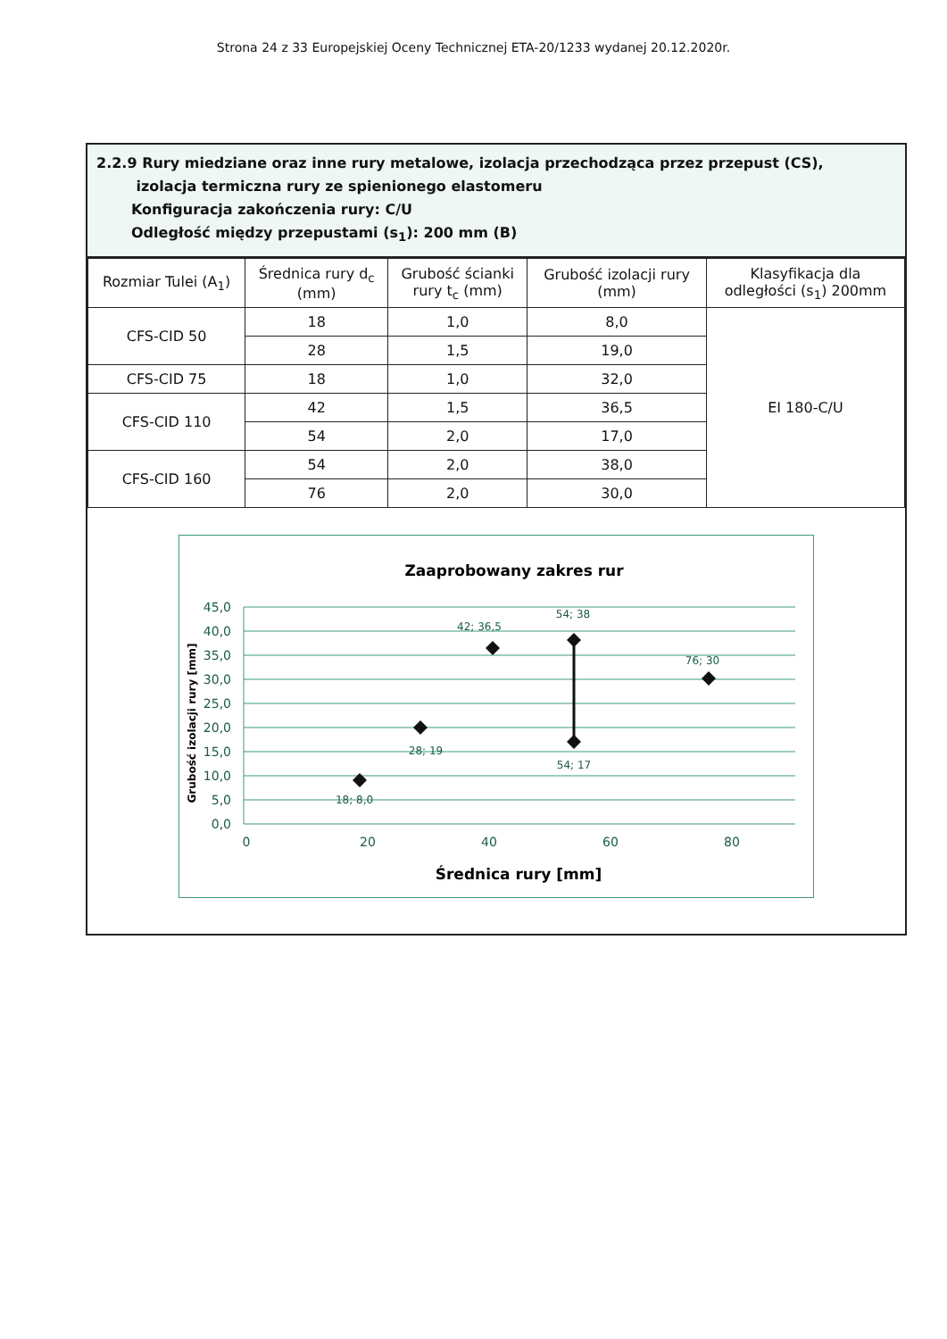Strona 24 z 33 Europejskiej Oceny Technicznej ETA-20/1233 wydanej 20.12.2020r.
2.2.9 Rury miedziane oraz inne rury metalowe, izolacja przechodząca przez przepust (CS),
izolacja termiczna rury ze spienionego elastomeru
Konfiguracja zakończenia rury: C/U
Odległość między przepustami (s<sub>1</sub>): 200 mm (B)
| Rozmiar Tulei (A<sub>1</sub>) | Średnica rury d<sub>c</sub> (mm) | Grubość ścianki rury t<sub>c</sub> (mm) | Grubość izolacji rury (mm) | Klasyfikacja dla odległości (s<sub>1</sub>) 200mm |
| --- | --- | --- | --- | --- |
| CFS-CID 50 | 18 | 1,0 | 8,0 | EI 180-C/U |
| | 28 | 1,5 | 19,0 | |
| CFS-CID 75 | 18 | 1,0 | 32,0 | |
| CFS-CID 110 | 42 | 1,5 | 36,5 | |
| | 54 | 2,0 | 17,0 | |
| CFS-CID 160 | 54 | 2,0 | 38,0 | |
| | 76 | 2,0 | 30,0 | |
Zaaprobowany zakres rur
45,0
40,0
35,0
30,0
25,0
20,0
15,0
10,0
5,0
0,0
0
20
40
60
80
Średnica rury [mm]
Grubość izolacji rury [mm]
18; 8,0
28; 19
42; 36,5
54; 38
54; 17
76; 30